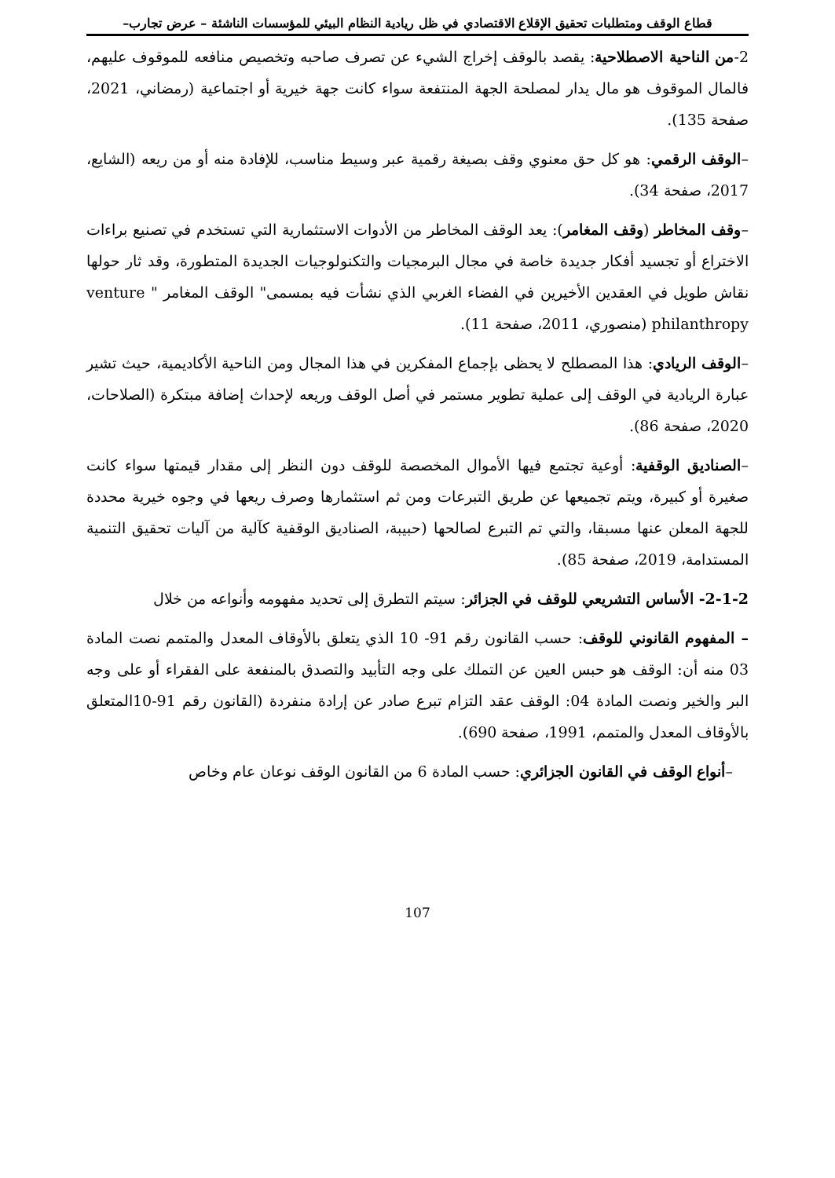قطاع الوقف ومتطلبات تحقيق الإقلاع الاقتصادي في ظل ريادية النظام البيئي للمؤسسات الناشئة – عرض تجارب–
2-من الناحية الاصطلاحية: يقصد بالوقف إخراج الشيء عن تصرف صاحبه وتخصيص منافعه للموقوف عليهم، فالمال الموقوف هو مال يدار لمصلحة الجهة المنتفعة سواء كانت جهة خيرية أو اجتماعية (رمضاني، 2021، صفحة 135).
–الوقف الرقمي: هو كل حق معنوي وقف بصيغة رقمية عبر وسيط مناسب، للإفادة منه أو من ريعه (الشايع، 2017، صفحة 34).
–وقف المخاطر (وقف المغامر): يعد الوقف المخاطر من الأدوات الاستثمارية التي تستخدم في تصنيع براءات الاختراع أو تجسيد أفكار جديدة خاصة في مجال البرمجيات والتكنولوجيات الجديدة المتطورة، وقد ثار حولها نقاش طويل في العقدين الأخيرين في الفضاء الغربي الذي نشأت فيه بمسمى" الوقف المغامر " venture philanthropy (منصوري، 2011، صفحة 11).
–الوقف الريادي: هذا المصطلح لا يحظى بإجماع المفكرين في هذا المجال ومن الناحية الأكاديمية، حيث تشير عبارة الريادية في الوقف إلى عملية تطوير مستمر في أصل الوقف وريعه لإحداث إضافة مبتكرة (الصلاحات، 2020، صفحة 86).
–الصناديق الوقفية: أوعية تجتمع فيها الأموال المخصصة للوقف دون النظر إلى مقدار قيمتها سواء كانت صغيرة أو كبيرة، ويتم تجميعها عن طريق التبرعات ومن ثم استثمارها وصرف ريعها في وجوه خيرية محددة للجهة المعلن عنها مسبقا، والتي تم التبرع لصالحها (حبيبة، الصناديق الوقفية كآلية من آليات تحقيق التنمية المستدامة، 2019، صفحة 85).
2-1-2- الأساس التشريعي للوقف في الجزائر: سيتم التطرق إلى تحديد مفهومه وأنواعه من خلال
– المفهوم القانوني للوقف: حسب القانون رقم 91- 10 الذي يتعلق بالأوقاف المعدل والمتمم نصت المادة 03 منه أن: الوقف هو حبس العين عن التملك على وجه التأبيد والتصدق بالمنفعة على الفقراء أو على وجه البر والخير ونصت المادة 04: الوقف عقد التزام تبرع صادر عن إرادة منفردة (القانون رقم 91-10المتعلق بالأوقاف المعدل والمتمم، 1991، صفحة 690).
–أنواع الوقف في القانون الجزائري: حسب المادة 6 من القانون الوقف نوعان عام وخاص
107